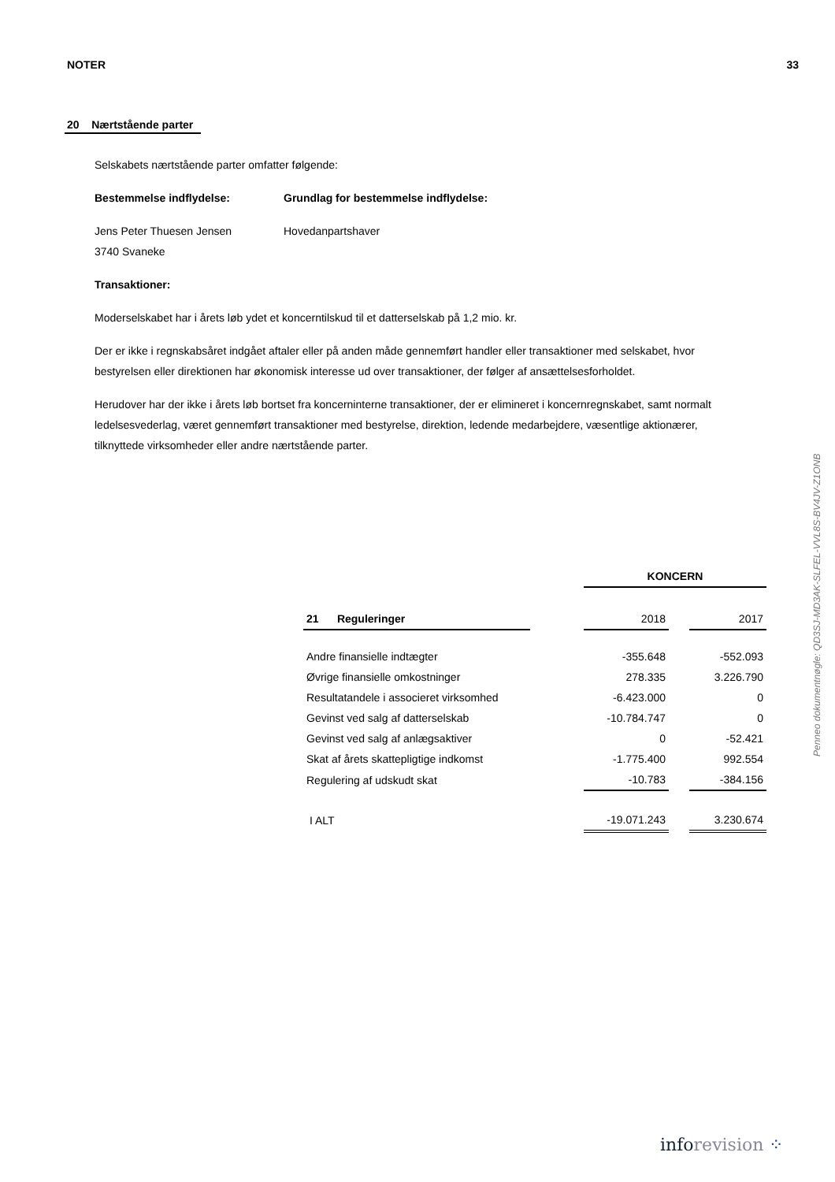NOTER 33
20 Nærtstående parter
Selskabets nærtstående parter omfatter følgende:
Bestemmelse indflydelse: Grundlag for bestemmelse indflydelse:
Jens Peter Thuesen Jensen
3740 Svaneke
Hovedanpartshaver
Transaktioner:
Moderselskabet har i årets løb ydet et koncerntilskud til et datterselskab på 1,2 mio. kr.
Der er ikke i regnskabsåret indgået aftaler eller på anden måde gennemført handler eller transaktioner med selskabet, hvor bestyrelsen eller direktionen har økonomisk interesse ud over transaktioner, der følger af ansættelsesforholdet.
Herudover har der ikke i årets løb bortset fra koncerninterne transaktioner, der er elimineret i koncernregnskabet, samt normalt ledelsesvederlag, været gennemført transaktioner med bestyrelse, direktion, ledende medarbejdere, væsentlige aktionærer, tilknyttede virksomheder eller andre nærtstående parter.
| | | KONCERN | | |
| --- | --- | --- | --- | --- |
| 21 Reguleringer | | 2018 | | 2017 |
| Andre finansielle indtægter | | -355.648 | | -552.093 |
| Øvrige finansielle omkostninger | | 278.335 | | 3.226.790 |
| Resultatandele i associeret virksomhed | | -6.423.000 | | 0 |
| Gevinst ved salg af datterselskab | | -10.784.747 | | 0 |
| Gevinst ved salg af anlægsaktiver | | 0 | | -52.421 |
| Skat af årets skattepligtige indkomst | | -1.775.400 | | 992.554 |
| Regulering af udskudt skat | | -10.783 | | -384.156 |
| I ALT | | -19.071.243 | | 3.230.674 |
Penneo dokumentnøgle: QD3SJ-MD3AK-SLFEL-VVL8S-BV4JV-Z1ONB
inforevision ⁘